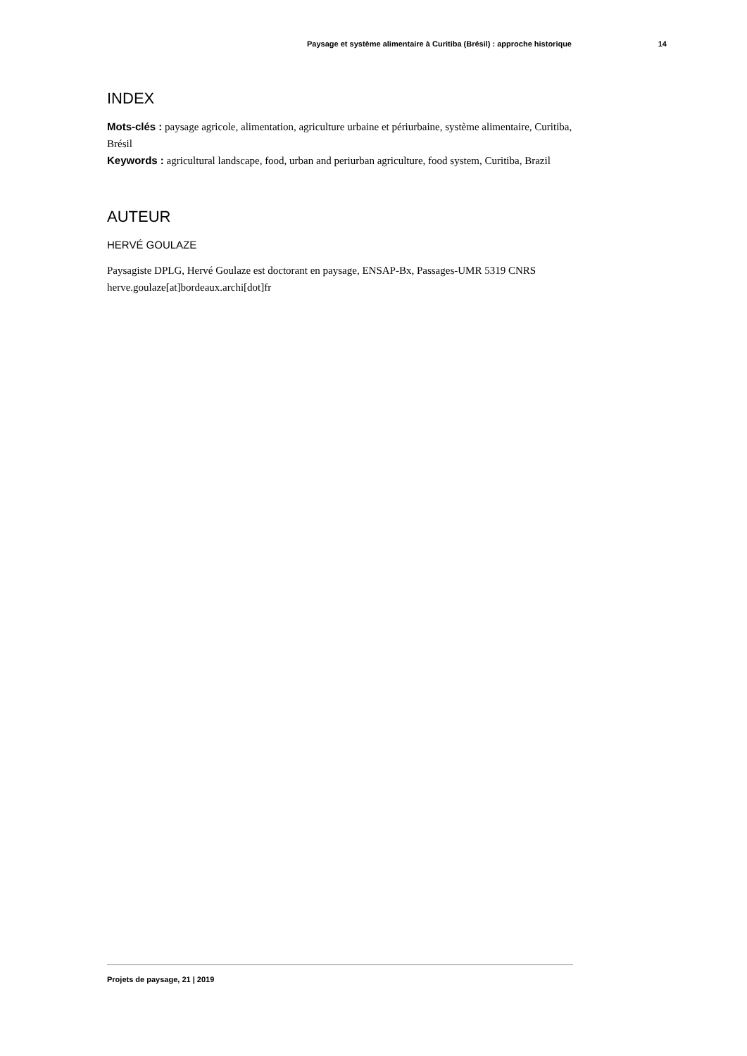Paysage et système alimentaire à Curitiba (Brésil) : approche historique 14
INDEX
Mots-clés : paysage agricole, alimentation, agriculture urbaine et périurbaine, système alimentaire, Curitiba, Brésil
Keywords : agricultural landscape, food, urban and periurban agriculture, food system, Curitiba, Brazil
AUTEUR
HERVÉ GOULAZE
Paysagiste DPLG, Hervé Goulaze est doctorant en paysage, ENSAP-Bx, Passages-UMR 5319 CNRS herve.goulaze[at]bordeaux.archi[dot]fr
Projets de paysage, 21 | 2019